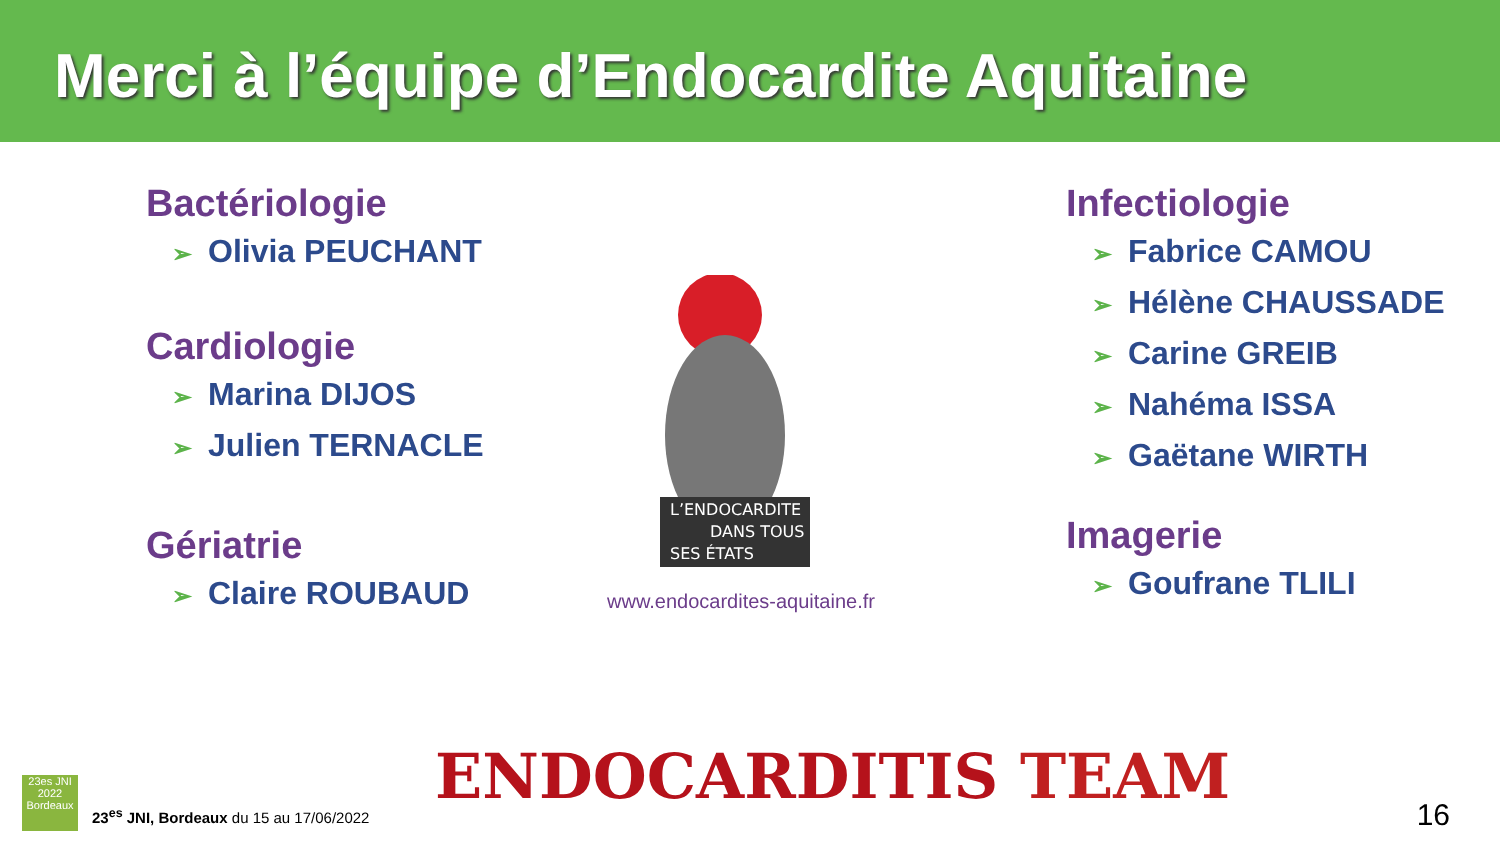Merci à l’équipe d’Endocardite Aquitaine
Bactériologie
➢ Olivia PEUCHANT
Cardiologie
➢ Marina DIJOS
➢ Julien TERNACLE
Gériatrie
➢ Claire ROUBAUD
L’ENDOCARDITE
DANS TOUS
SES ÉTATS
www.endocardites-aquitaine.fr
Infectiologie
➢ Fabrice CAMOU
➢ Hélène CHAUSSADE
➢ Carine GREIB
➢ Nahéma ISSA
➢ Gaëtane WIRTH
Imagerie
➢ Goufrane TLILI
ENDOCARDITIS TEAM
23es JNI 2022 Bordeaux
23<sup>es</sup> JNI, Bordeaux du 15 au 17/06/2022
16